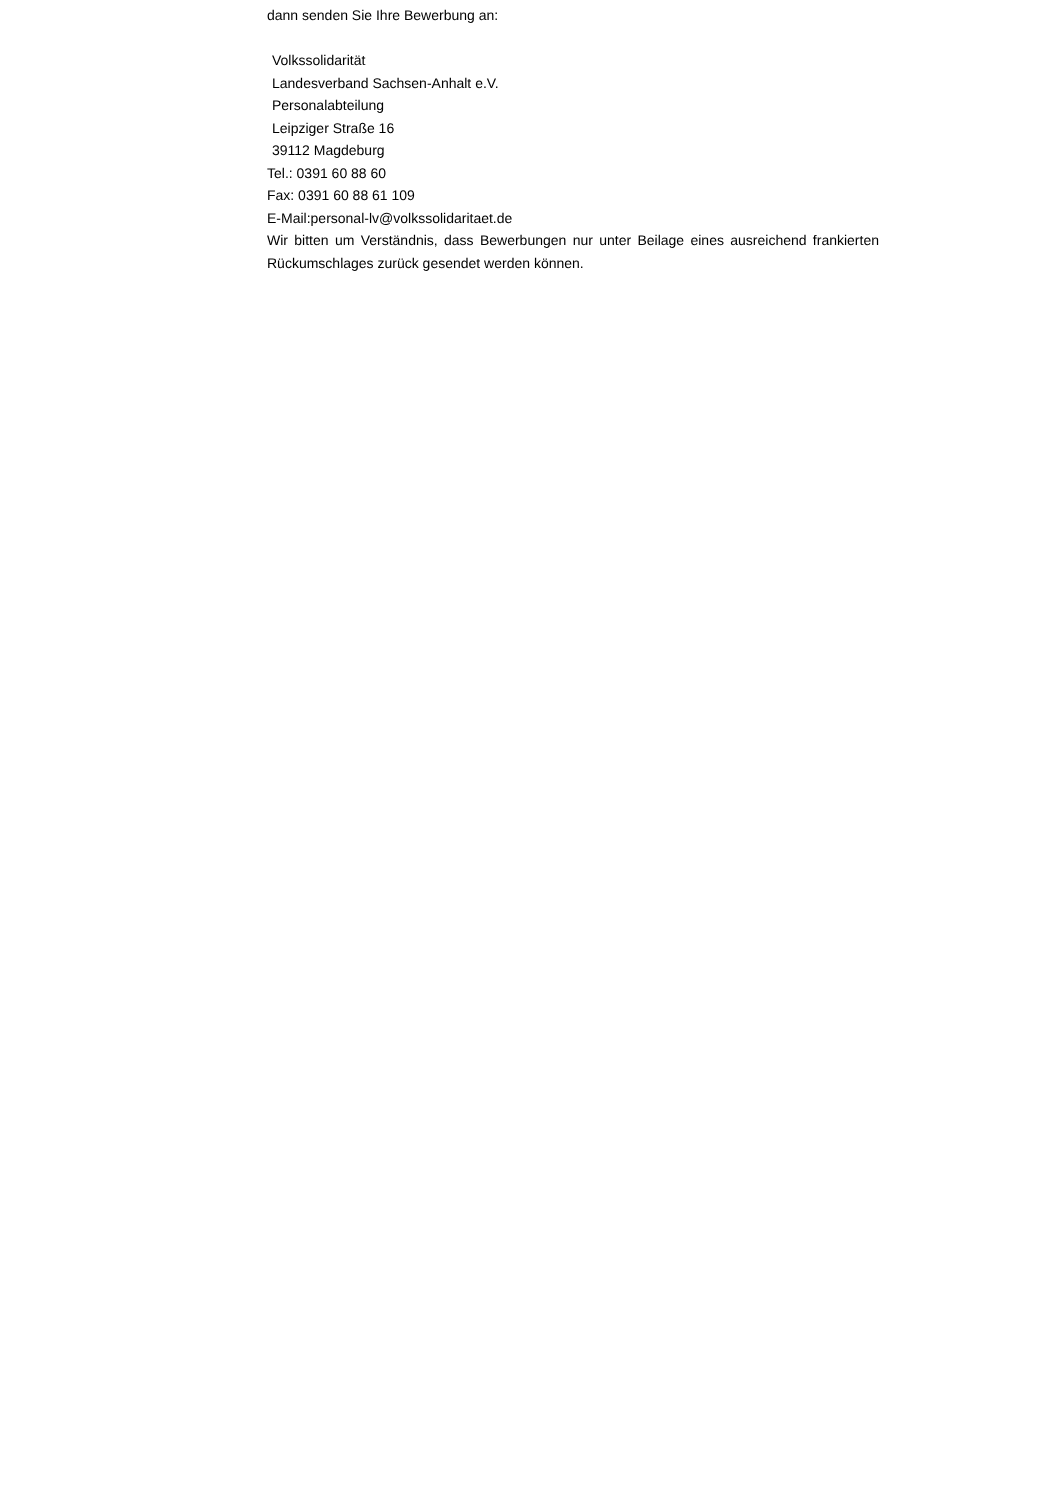dann senden Sie Ihre Bewerbung an:
Volkssolidarität
Landesverband Sachsen-Anhalt e.V.
Personalabteilung
Leipziger Straße 16
39112 Magdeburg
Tel.: 0391 60 88 60
Fax: 0391 60 88 61 109
E-Mail:personal-lv@volkssolidaritaet.de
Wir bitten um Verständnis, dass Bewerbungen nur unter Beilage eines ausreichend frankierten Rückumschlages zurück gesendet werden können.